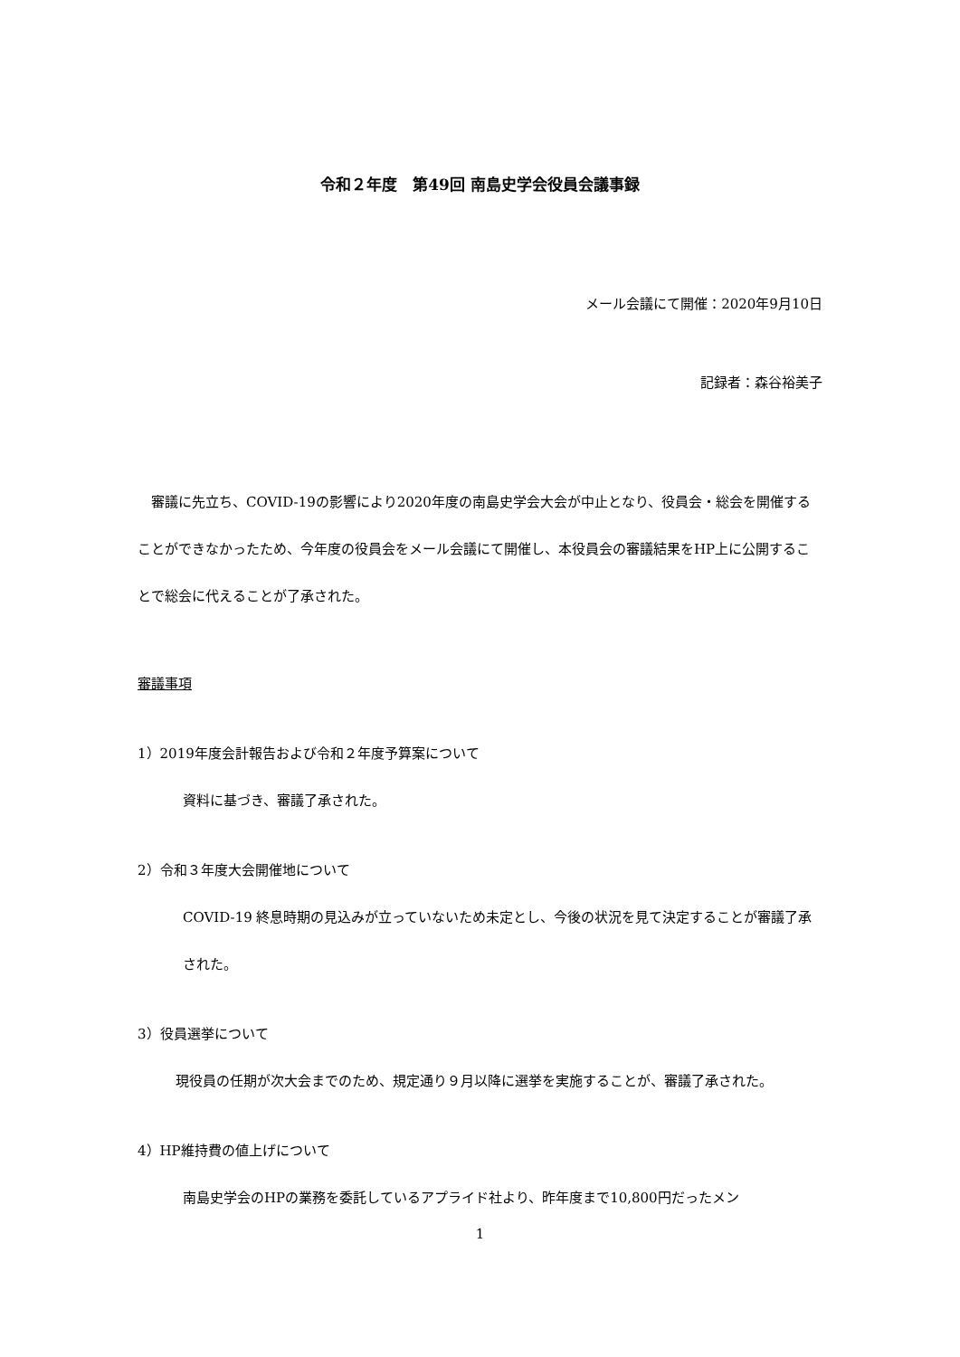令和２年度　第49回 南島史学会役員会議事録
メール会議にて開催：2020年9月10日
記録者：森谷裕美子
　審議に先立ち、COVID-19の影響により2020年度の南島史学会大会が中止となり、役員会・総会を開催することができなかったため、今年度の役員会をメール会議にて開催し、本役員会の審議結果をHP上に公開することで総会に代えることが了承された。
審議事項
1）2019年度会計報告および令和２年度予算案について
資料に基づき、審議了承された。
2）令和３年度大会開催地について
COVID-19 終息時期の見込みが立っていないため未定とし、今後の状況を見て決定することが審議了承された。
3）役員選挙について
現役員の任期が次大会までのため、規定通り９月以降に選挙を実施することが、審議了承された。
4）HP維持費の値上げについて
南島史学会のHPの業務を委託しているアプライド社より、昨年度まで10,800円だったメン
1